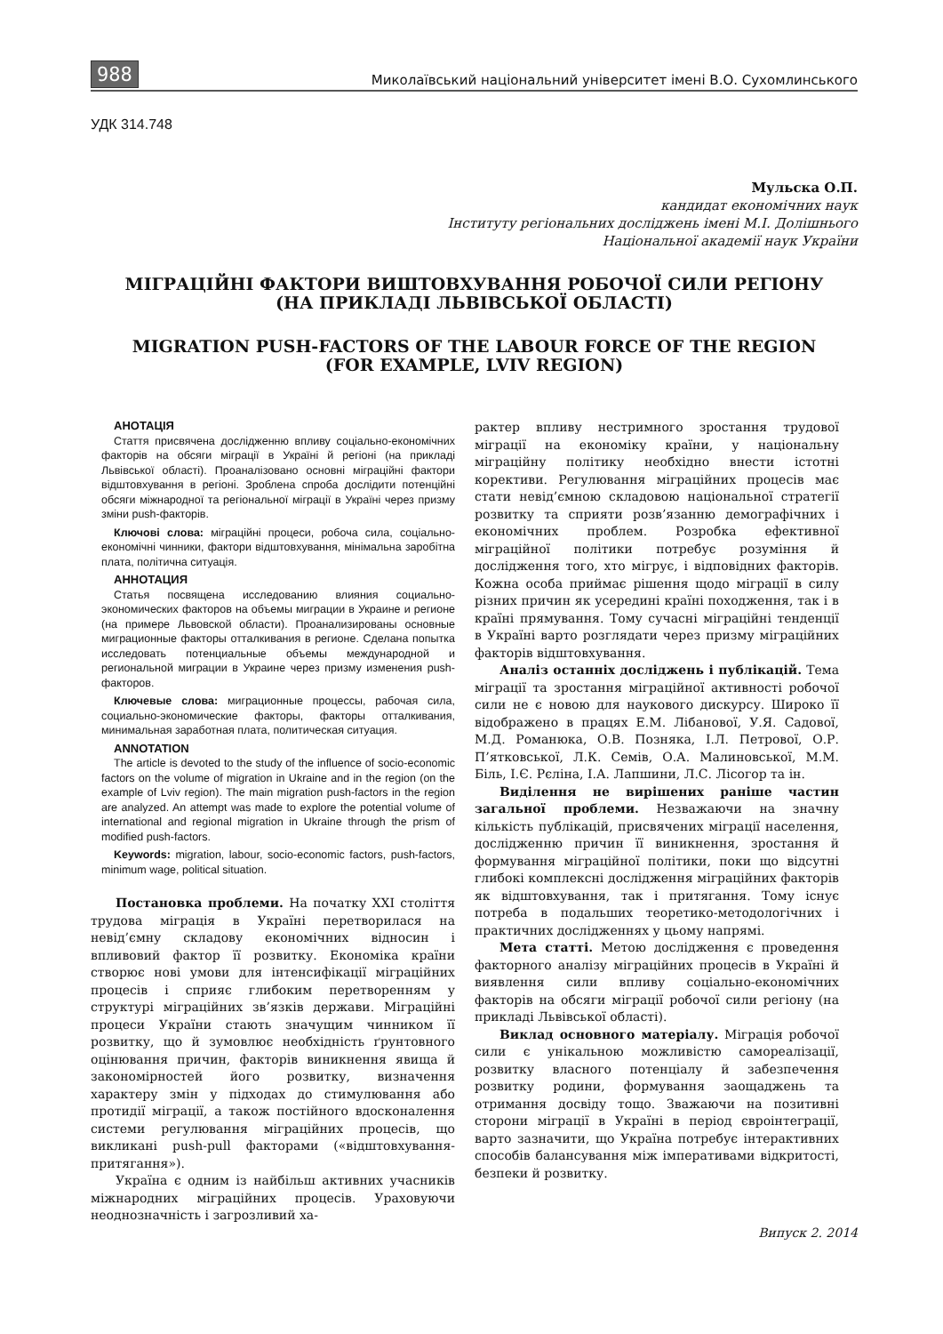988 Миколаївський національний університет імені В.О. Сухомлинського
УДК 314.748
Мульска О.П.
кандидат економічних наук
Інституту регіональних досліджень імені М.І. Долішнього
Національної академії наук України
МІГРАЦІЙНІ ФАКТОРИ ВИШТОВХУВАННЯ РОБОЧОЇ СИЛИ РЕГІОНУ
(НА ПРИКЛАДІ ЛЬВІВСЬКОЇ ОБЛАСТІ)
MIGRATION PUSH-FACTORS OF THE LABOUR FORCE OF THE REGION
(FOR EXAMPLE, LVIV REGION)
АНОТАЦІЯ
Стаття присвячена дослідженню впливу соціально-економічних факторів на обсяги міграції в Україні й регіоні (на прикладі Львівської області). Проаналізовано основні міграційні фактори відштовхування в регіоні. Зроблена спроба дослідити потенційні обсяги міжнародної та регіональної міграції в Україні через призму зміни push-факторів.
Ключові слова: міграційні процеси, робоча сила, соціально-економічні чинники, фактори відштовхування, мінімальна заробітна плата, політична ситуація.
АННОТАЦИЯ
Статья посвящена исследованию влияния социально-экономических факторов на объемы миграции в Украине и регионе (на примере Львовской области). Проанализированы основные миграционные факторы отталкивания в регионе. Сделана попытка исследовать потенциальные объемы международной и региональной миграции в Украине через призму изменения push-факторов.
Ключевые слова: миграционные процессы, рабочая сила, социально-экономические факторы, факторы отталкивания, минимальная заработная плата, политическая ситуация.
ANNOTATION
The article is devoted to the study of the influence of socio-economic factors on the volume of migration in Ukraine and in the region (on the example of Lviv region). The main migration push-factors in the region are analyzed. An attempt was made to explore the potential volume of international and regional migration in Ukraine through the prism of modified push-factors.
Keywords: migration, labour, socio-economic factors, push-factors, minimum wage, political situation.
Постановка проблеми. На початку XXI століття трудова міграція в Україні перетворилася на невід’ємну складову економічних відносин і впливовий фактор її розвитку. Економіка країни створює нові умови для інтенсифікації міграційних процесів і сприяє глибоким перетворенням у структурі міграційних зв’язків держави. Міграційні процеси України стають значущим чинником її розвитку, що й зумовлює необхідність ґрунтовного оцінювання причин, факторів виникнення явища й закономірностей його розвитку, визначення характеру змін у підходах до стимулювання або протидії міграції, а також постійного вдосконалення системи регулювання міграційних процесів, що викликані push-pull факторами («відштовхування-притягання»).
Україна є одним із найбільш активних учасників міжнародних міграційних процесів. Ураховуючи неоднозначність і загрозливий ха-
рактер впливу нестримного зростання трудової міграції на економіку країни, у національну міграційну політику необхідно внести істотні корективи. Регулювання міграційних процесів має стати невід’ємною складовою національної стратегії розвитку та сприяти розв’язанню демографічних і економічних проблем. Розробка ефективної міграційної політики потребує розуміння й дослідження того, хто мігрує, і відповідних факторів. Кожна особа приймає рішення щодо міграції в силу різних причин як усередині країні походження, так і в країні прямування. Тому сучасні міграційні тенденції в Україні варто розглядати через призму міграційних факторів відштовхування.
Аналіз останніх досліджень і публікацій. Тема міграції та зростання міграційної активності робочої сили не є новою для наукового дискурсу. Широко її відображено в працях Е.М. Лібанової, У.Я. Садової, М.Д. Романюка, О.В. Позняка, І.Л. Петрової, О.Р. П’ятковської, Л.К. Семів, О.А. Малиновської, М.М. Біль, І.Є. Рєліна, І.А. Лапшини, Л.С. Лісогор та ін.
Виділення не вирішених раніше частин загальної проблеми. Незважаючи на значну кількість публікацій, присвячених міграції населення, дослідженню причин її виникнення, зростання й формування міграційної політики, поки що відсутні глибокі комплексні дослідження міграційних факторів як відштовхування, так і притягання. Тому існує потреба в подальших теоретико-методологічних і практичних дослідженнях у цьому напрямі.
Мета статті. Метою дослідження є проведення факторного аналізу міграційних процесів в Україні й виявлення сили впливу соціально-економічних факторів на обсяги міграції робочої сили регіону (на прикладі Львівської області).
Виклад основного матеріалу. Міграція робочої сили є унікальною можливістю самореалізації, розвитку власного потенціалу й забезпечення розвитку родини, формування заощаджень та отримання досвіду тощо. Зважаючи на позитивні сторони міграції в Україні в період євроінтеграції, варто зазначити, що Україна потребує інтерактивних способів балансування між імперативами відкритості, безпеки й розвитку.
Випуск 2. 2014